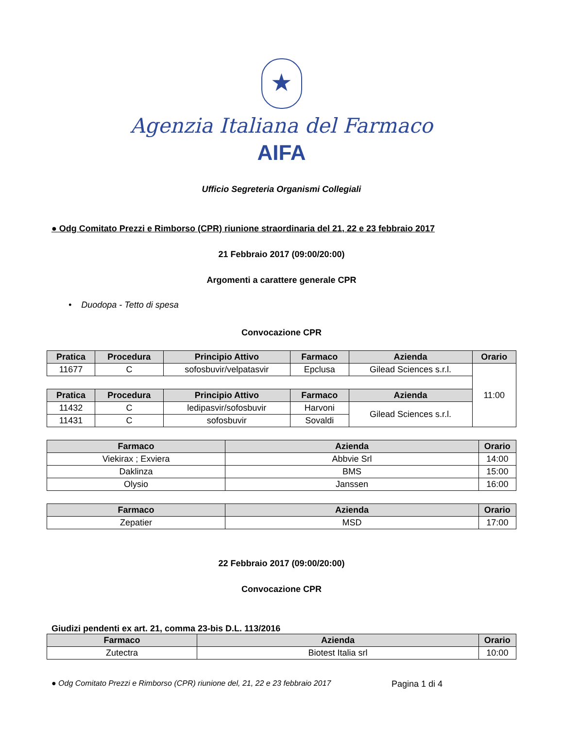★
Agenzia Italiana del Farmaco
AIFA
Ufficio Segreteria Organismi Collegiali
● Odg Comitato Prezzi e Rimborso (CPR) riunione straordinaria del 21, 22 e 23 febbraio 2017
21 Febbraio 2017 (09:00/20:00)
Argomenti a carattere generale CPR
• Duodopa - Tetto di spesa
Convocazione CPR
| Pratica | Procedura | Principio Attivo | Farmaco | Azienda | Orario |
| --- | --- | --- | --- | --- | --- |
| 11677 | C | sofosbuvir/velpatasvir | Epclusa | Gilead Sciences s.r.l. | 11:00 |
| Pratica | Procedura | Principio Attivo | Farmaco | Azienda | |
| 11432 | C | ledipasvir/sofosbuvir | Harvoni | Gilead Sciences s.r.l. | |
| 11431 | C | sofosbuvir | Sovaldi | | |
| Farmaco | Azienda | Orario |
| --- | --- | --- |
| Viekirax ; Exviera | Abbvie Srl | 14:00 |
| Daklinza | BMS | 15:00 |
| Olysio | Janssen | 16:00 |
| Farmaco | Azienda | Orario |
| --- | --- | --- |
| Zepatier | MSD | 17:00 |
22 Febbraio 2017 (09:00/20:00)
Convocazione CPR
Giudizi pendenti ex art. 21, comma 23-bis D.L. 113/2016
| Farmaco | Azienda | Orario |
| --- | --- | --- |
| Zutectra | Biotest Italia srl | 10:00 |
● Odg Comitato Prezzi e Rimborso (CPR) riunione del, 21, 22 e 23 febbraio 2017 Pagina 1 di 4